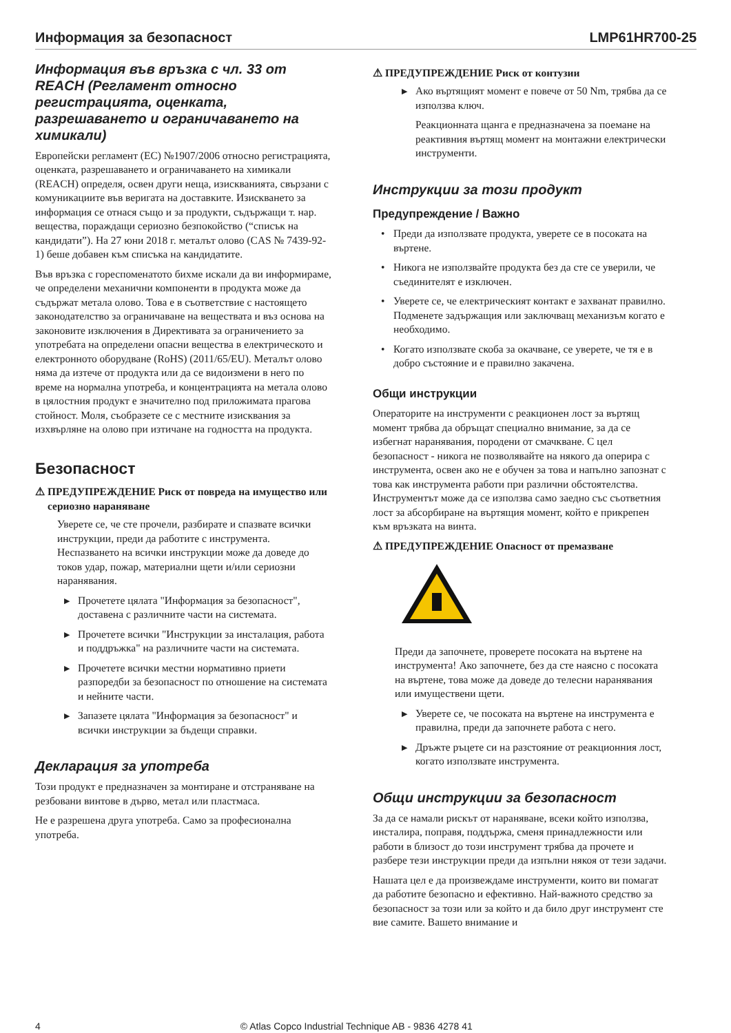Информация за безопасност LMP61HR700-25
Информация във връзка с чл. 33 от REACH (Регламент относно регистрацията, оценката, разрешаването и ограничаването на химикали)
Европейски регламент (ЕС) №1907/2006 относно регистрацията, оценката, разрешаването и ограничаването на химикали (REACH) определя, освен други неща, изискванията, свързани с комуникациите във веригата на доставките. Изискването за информация се отнася също и за продукти, съдържащи т. нар. вещества, пораждащи сериозно безпокойство (“списък на кандидати”). На 27 юни 2018 г. металът олово (CAS № 7439-92-1) беше добавен към списъка на кандидатите.
Във връзка с гореспоменатото бихме искали да ви информираме, че определени механични компоненти в продукта може да съдържат метала олово. Това е в съответствие с настоящето законодателство за ограничаване на веществата и въз основа на законовите изключения в Директивата за ограничението за употребата на определени опасни вещества в електрическото и електронното оборудване (RoHS) (2011/65/EU). Металът олово няма да изтече от продукта или да се видоизмени в него по време на нормална употреба, и концентрацията на метала олово в цялостния продукт е значително под приложимата прагова стойност. Моля, съобразете се с местните изисквания за изхвърляне на олово при изтичане на годността на продукта.
Безопасност
⚠ ПРЕДУПРЕЖДЕНИЕ Риск от повреда на имущество или сериозно нараняване
Уверете се, че сте прочели, разбирате и спазвате всички инструкции, преди да работите с инструмента. Неспазването на всички инструкции може да доведе до токов удар, пожар, материални щети и/или сериозни наранявания.
▶ Прочетете цялата "Информация за безопасност", доставена с различните части на системата.
▶ Прочетете всички "Инструкции за инсталация, работа и поддръжка" на различните части на системата.
▶ Прочетете всички местни нормативно приети разпоредби за безопасност по отношение на системата и нейните части.
▶ Запазете цялата "Информация за безопасност" и всички инструкции за бъдещи справки.
Декларация за употреба
Този продукт е предназначен за монтиране и отстраняване на резбовани винтове в дърво, метал или пластмаса.
Не е разрешена друга употреба. Само за професионална употреба.
⚠ ПРЕДУПРЕЖДЕНИЕ Риск от контузии
▶ Ако въртящият момент е повече от 50 Nm, трябва да се използва ключ.
Реакционната щанга е предназначена за поемане на реактивния въртящ момент на монтажни електрически инструменти.
Инструкции за този продукт
Предупреждение / Важно
• Преди да използвате продукта, уверете се в посоката на въртене.
• Никога не използвайте продукта без да сте се уверили, че съединителят е изключен.
• Уверете се, че електрическият контакт е захванат правилно. Подменете задържащия или заключващ механизъм когато е необходимо.
• Когато използвате скоба за окачване, се уверете, че тя е в добро състояние и е правилно закачена.
Общи инструкции
Операторите на инструменти с реакционен лост за въртящ момент трябва да обръщат специално внимание, за да се избегнат наранявания, породени от смачкване. С цел безопасност - никога не позволявайте на някого да оперира с инструмента, освен ако не е обучен за това и напълно запознат с това как инструмента работи при различни обстоятелства. Инструментът може да се използва само заедно със съответния лост за абсорбиране на въртящия момент, който е прикрепен към връзката на винта.
⚠ ПРЕДУПРЕЖДЕНИЕ Опасност от премазване
Преди да започнете, проверете посоката на въртене на инструмента! Ако започнете, без да сте наясно с посоката на въртене, това може да доведе до телесни наранявания или имуществени щети.
▶ Уверете се, че посоката на въртене на инструмента е правилна, преди да започнете работа с него.
▶ Дръжте ръцете си на разстояние от реакционния лост, когато използвате инструмента.
Общи инструкции за безопасност
За да се намали рискът от нараняване, всеки който използва, инсталира, поправя, поддържа, сменя принадлежности или работи в близост до този инструмент трябва да прочете и разбере тези инструкции преди да изпълни някоя от тези задачи.
Нашата цел е да произвеждаме инструменти, които ви помагат да работите безопасно и ефективно. Най-важното средство за безопасност за този или за който и да било друг инструмент сте вие самите. Вашето внимание и
4 © Atlas Copco Industrial Technique AB - 9836 4278 41